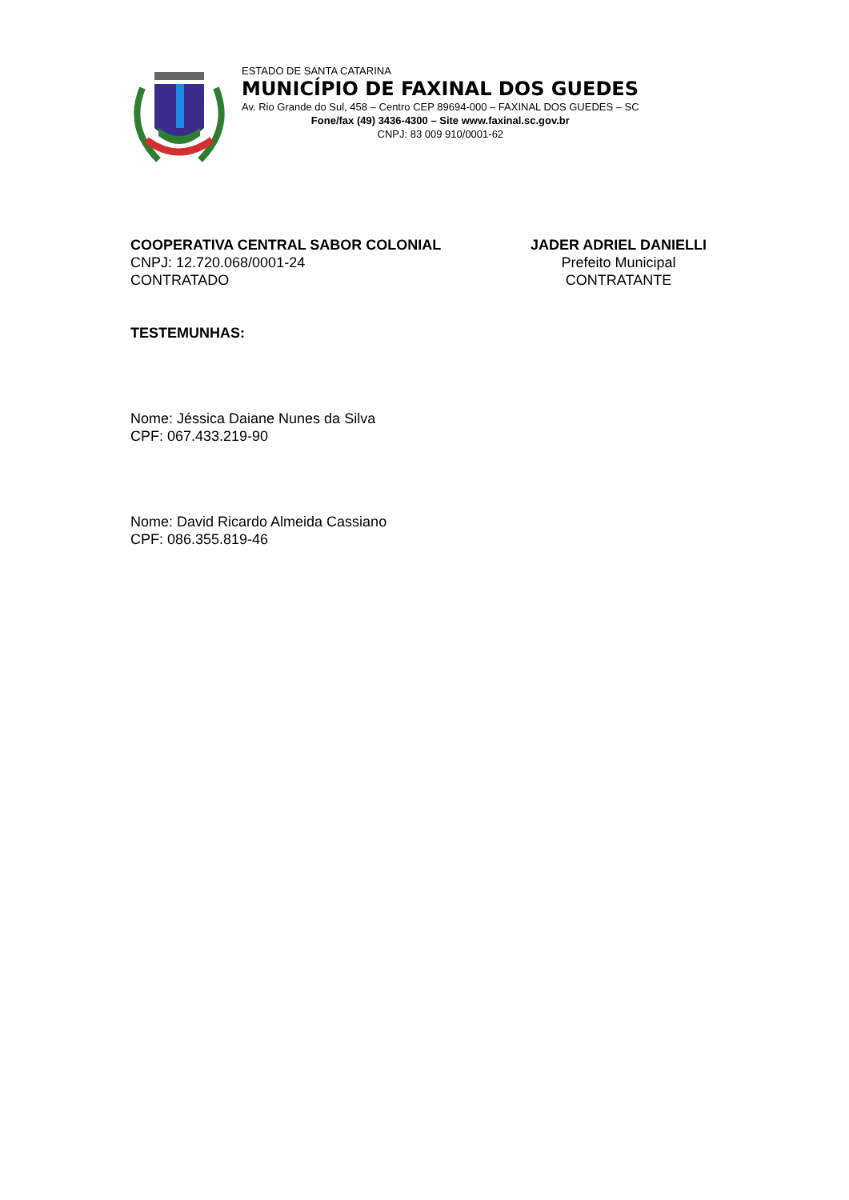ESTADO DE SANTA CATARINA
MUNICÍPIO DE FAXINAL DOS GUEDES
Av. Rio Grande do Sul, 458 – Centro CEP 89694-000 – FAXINAL DOS GUEDES – SC
Fone/fax (49) 3436-4300 – Site www.faxinal.sc.gov.br
CNPJ: 83 009 910/0001-62
COOPERATIVA CENTRAL SABOR COLONIAL
CNPJ: 12.720.068/0001-24
CONTRATADO
JADER ADRIEL DANIELLI
Prefeito Municipal
CONTRATANTE
TESTEMUNHAS:
Nome: Jéssica Daiane Nunes da Silva
CPF: 067.433.219-90
Nome: David Ricardo Almeida Cassiano
CPF: 086.355.819-46